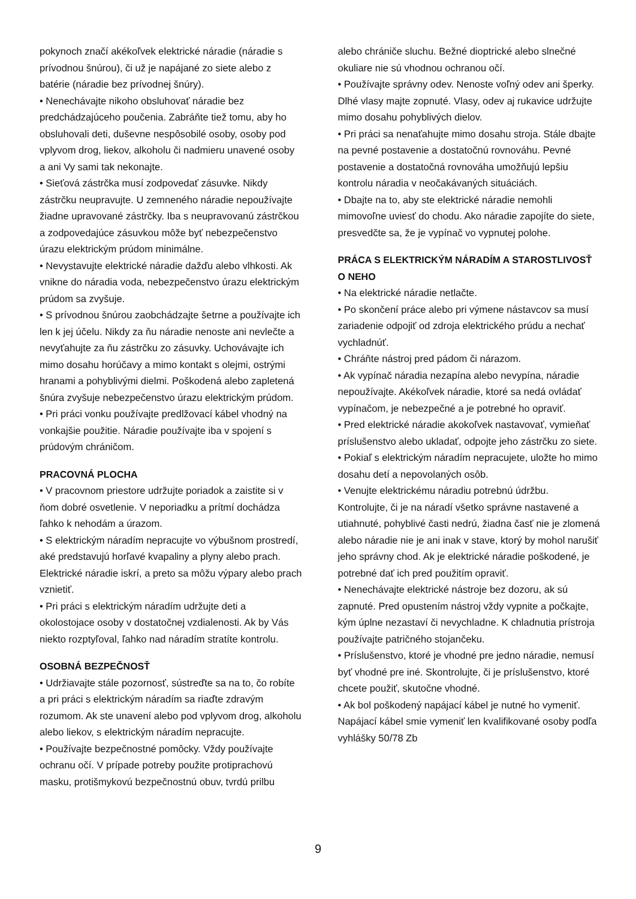pokynoch značí akékoľvek elektrické náradie (náradie s prívodnou šnúrou), či už je napájané zo siete alebo z batérie (náradie bez prívodnej šnúry).
• Nenechávajte nikoho obsluhovať náradie bez predchádzajúceho poučenia. Zabráňte tiež tomu, aby ho obsluhovali deti, duševne nespôsobilé osoby, osoby pod vplyvom drog, liekov, alkoholu či nadmieru unavené osoby a ani Vy sami tak nekonajte.
• Sieťová zástrčka musí zodpovedať zásuvke. Nikdy zástrčku neupravujte. U zemneného náradie nepoužívajte žiadne upravované zástrčky. Iba s neupravovanú zástrčkou a zodpovedajúce zásuvkou môže byť nebezpečenstvo úrazu elektrickým prúdom minimálne.
• Nevystavujte elektrické náradie dažďu alebo vlhkosti. Ak vnikne do náradia voda, nebezpečenstvo úrazu elektrickým prúdom sa zvyšuje.
• S prívodnou šnúrou zaobchádzajte šetrne a používajte ich len k jej účelu. Nikdy za ňu náradie nenoste ani nevlečte a nevyťahujte za ňu zástrčku zo zásuvky. Uchovávajte ich mimo dosahu horúčavy a mimo kontakt s olejmi, ostrými hranami a pohyblivými dielmi. Poškodená alebo zapletená šnúra zvyšuje nebezpečenstvo úrazu elektrickým prúdom.
• Pri práci vonku používajte predlžovací kábel vhodný na vonkajšie použitie. Náradie používajte iba v spojení s prúdovým chráničom.
PRACOVNÁ PLOCHA
• V pracovnom priestore udržujte poriadok a zaistite si v ňom dobré osvetlenie. V neporiadku a prítmí dochádza ľahko k nehodám a úrazom.
• S elektrickým náradím nepracujte vo výbušnom prostredí, aké predstavujú horľavé kvapaliny a plyny alebo prach. Elektrické náradie iskrí, a preto sa môžu výpary alebo prach vznietiť.
• Pri práci s elektrickým náradím udržujte deti a okolostojace osoby v dostatočnej vzdialenosti. Ak by Vás niekto rozptyľoval, ľahko nad náradím stratíte kontrolu.
OSOBNÁ BEZPEČNOSŤ
• Udržiavajte stále pozornosť, sústreďte sa na to, čo robíte a pri práci s elektrickým náradím sa riaďte zdravým rozumom. Ak ste unavení alebo pod vplyvom drog, alkoholu alebo liekov, s elektrickým náradím nepracujte.
• Používajte bezpečnostné pomôcky. Vždy používajte ochranu očí. V prípade potreby použite protiprachovú masku, protišmykovú bezpečnostnú obuv, tvrdú prilbu
alebo chrániče sluchu. Bežné dioptrické alebo slnečné okuliare nie sú vhodnou ochranou očí.
• Používajte správny odev. Nenoste voľný odev ani šperky. Dlhé vlasy majte zopnuté. Vlasy, odev aj rukavice udržujte mimo dosahu pohyblivých dielov.
• Pri práci sa nenaťahujte mimo dosahu stroja. Stále dbajte na pevné postavenie a dostatočnú rovnováhu. Pevné postavenie a dostatočná rovnováha umožňujú lepšiu kontrolu náradia v neočakávaných situáciách.
• Dbajte na to, aby ste elektrické náradie nemohli mimovoľne uviesť do chodu. Ako náradie zapojíte do siete, presvedčte sa, že je vypínač vo vypnutej polohe.
PRÁCA S ELEKTRICKÝM NÁRADÍM A STAROSTLIVOSŤ O NEHO
• Na elektrické náradie netlačte.
• Po skončení práce alebo pri výmene nástavcov sa musí zariadenie odpojiť od zdroja elektrického prúdu a nechať vychladnúť.
• Chráňte nástroj pred pádom či nárazom.
• Ak vypínač náradia nezapína alebo nevypína, náradie nepoužívajte. Akékoľvek náradie, ktoré sa nedá ovládať vypínačom, je nebezpečné a je potrebné ho opraviť.
• Pred elektrické náradie akokoľvek nastavovať, vymieňať príslušenstvo alebo ukladať, odpojte jeho zástrčku zo siete.
• Pokiaľ s elektrickým náradím nepracujete, uložte ho mimo dosahu detí a nepovolaných osôb.
• Venujte elektrickému náradiu potrebnú údržbu. Kontrolujte, či je na náradí všetko správne nastavené a utiahnuté, pohyblivé časti nedrú, žiadna časť nie je zlomená alebo náradie nie je ani inak v stave, ktorý by mohol narušiť jeho správny chod. Ak je elektrické náradie poškodené, je potrebné dať ich pred použitím opraviť.
• Nenechávajte elektrické nástroje bez dozoru, ak sú zapnuté. Pred opustením nástroj vždy vypnite a počkajte, kým úplne nezastaví či nevychladne. K chladnutia prístroja používajte patričného stojančeku.
• Príslušenstvo, ktoré je vhodné pre jedno náradie, nemusí byť vhodné pre iné. Skontrolujte, či je príslušenstvo, ktoré chcete použiť, skutočne vhodné.
• Ak bol poškodený napájací kábel je nutné ho vymeniť. Napájací kábel smie vymeniť len kvalifikované osoby podľa vyhlášky 50/78 Zb
9